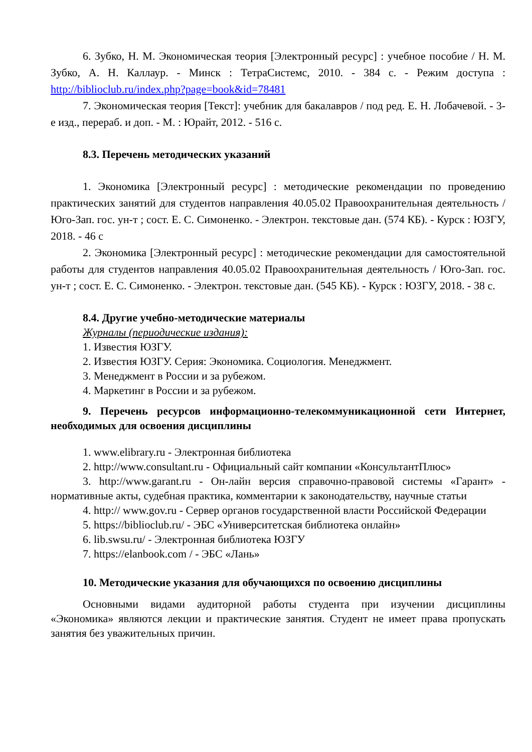6. Зубко, Н. М. Экономическая теория [Электронный ресурс] : учебное пособие / Н. М. Зубко, А. Н. Каллаур. - Минск : ТетраСистемс, 2010. - 384 с. - Режим доступа : http://biblioclub.ru/index.php?page=book&id=78481
7. Экономическая теория [Текст]: учебник для бакалавров / под ред. Е. Н. Лобачевой. - 3-е изд., перераб. и доп. - М. : Юрайт, 2012. - 516 с.
8.3. Перечень методических указаний
1. Экономика [Электронный ресурс] : методические рекомендации по проведению практических занятий для студентов направления 40.05.02 Правоохранительная деятельность / Юго-Зап. гос. ун-т ; сост. Е. С. Симоненко. - Электрон. текстовые дан. (574 КБ). - Курск : ЮЗГУ, 2018. - 46 с
2. Экономика [Электронный ресурс] : методические рекомендации для самостоятельной работы для студентов направления 40.05.02 Правоохранительная деятельность / Юго-Зап. гос. ун-т ; сост. Е. С. Симоненко. - Электрон. текстовые дан. (545 КБ). - Курск : ЮЗГУ, 2018. - 38 с.
8.4. Другие учебно-методические материалы
Журналы (периодические издания):
1. Известия ЮЗГУ.
2. Известия ЮЗГУ. Серия: Экономика. Социология. Менеджмент.
3. Менеджмент в России и за рубежом.
4. Маркетинг в России и за рубежом.
9. Перечень ресурсов информационно-телекоммуникационной сети Интернет, необходимых для освоения дисциплины
1. www.elibrary.ru - Электронная библиотека
2. http://www.consultant.ru - Официальный сайт компании «КонсультантПлюс»
3. http://www.garant.ru - Он-лайн версия справочно-правовой системы «Гарант» - нормативные акты, судебная практика, комментарии к законодательству, научные статьи
4. http:// www.gov.ru - Сервер органов государственной власти Российской Федерации
5. https://biblioclub.ru/ - ЭБС «Университетская библиотека онлайн»
6. lib.swsu.ru/ - Электронная библиотека ЮЗГУ
7. https://elanbook.com / - ЭБС «Лань»
10. Методические указания для обучающихся по освоению дисциплины
Основными видами аудиторной работы студента при изучении дисциплины «Экономика» являются лекции и практические занятия. Студент не имеет права пропускать занятия без уважительных причин.